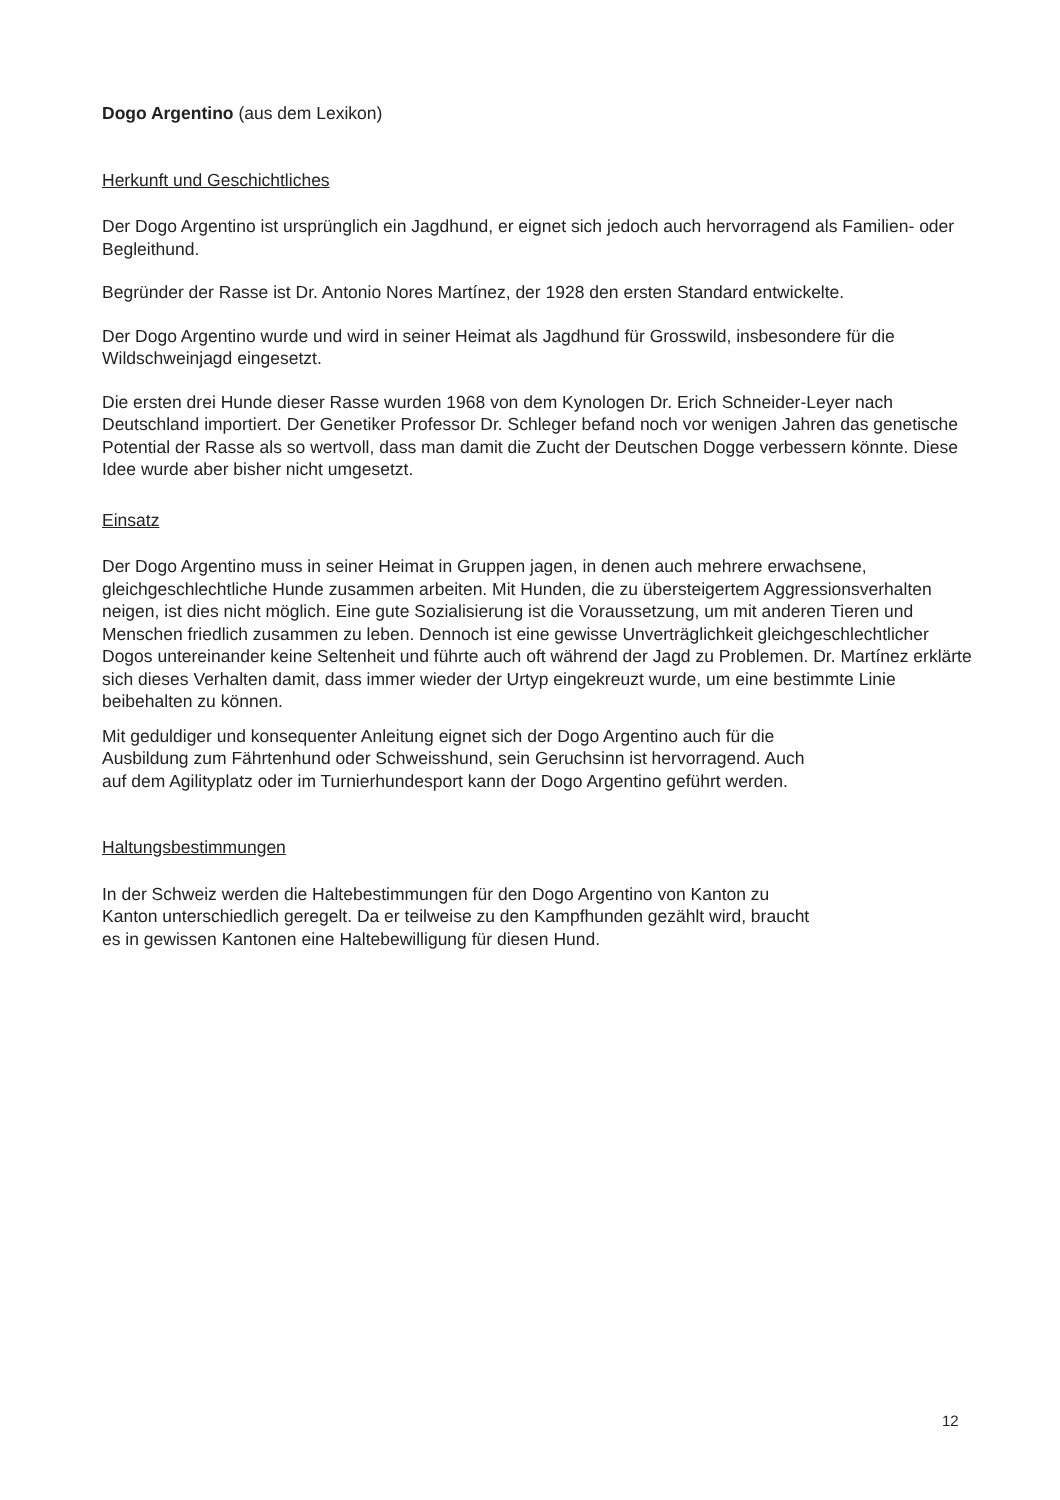Dogo Argentino (aus dem Lexikon)
Herkunft und Geschichtliches
Der Dogo Argentino ist ursprünglich ein Jagdhund, er eignet sich jedoch auch hervorragend als Familien- oder Begleithund.
Begründer der Rasse ist Dr. Antonio Nores Martínez, der 1928 den ersten Standard entwickelte.
Der Dogo Argentino wurde und wird in seiner Heimat als Jagdhund für Grosswild, insbesondere für die Wildschweinjagd eingesetzt.
Die ersten drei Hunde dieser Rasse wurden 1968 von dem Kynologen Dr. Erich Schneider-Leyer nach Deutschland importiert. Der Genetiker Professor Dr. Schleger befand noch vor wenigen Jahren das genetische Potential der Rasse als so wertvoll, dass man damit die Zucht der Deutschen Dogge verbessern könnte. Diese Idee wurde aber bisher nicht umgesetzt.
Einsatz
Der Dogo Argentino muss in seiner Heimat in Gruppen jagen, in denen auch mehrere erwachsene, gleichgeschlechtliche Hunde zusammen arbeiten. Mit Hunden, die zu übersteigertem Aggressionsverhalten neigen, ist dies nicht möglich. Eine gute Sozialisierung ist die Voraussetzung, um mit anderen Tieren und Menschen friedlich zusammen zu leben. Dennoch ist eine gewisse Unverträglichkeit gleichgeschlechtlicher Dogos untereinander keine Seltenheit und führte auch oft während der Jagd zu Problemen. Dr. Martínez erklärte sich dieses Verhalten damit, dass immer wieder der Urtyp eingekreuzt wurde, um eine bestimmte Linie beibehalten zu können.
Mit geduldiger und konsequenter Anleitung eignet sich der Dogo Argentino auch für die
Ausbildung zum Fährtenhund oder Schweisshund, sein Geruchsinn ist hervorragend. Auch
auf dem Agilityplatz oder im Turnierhundesport kann der Dogo Argentino geführt werden.
Haltungsbestimmungen
In der Schweiz werden die Haltebestimmungen für den Dogo Argentino von Kanton zu
Kanton unterschiedlich geregelt. Da er teilweise zu den Kampfhunden gezählt wird, braucht
es in gewissen Kantonen eine Haltebewilligung für diesen Hund.
12